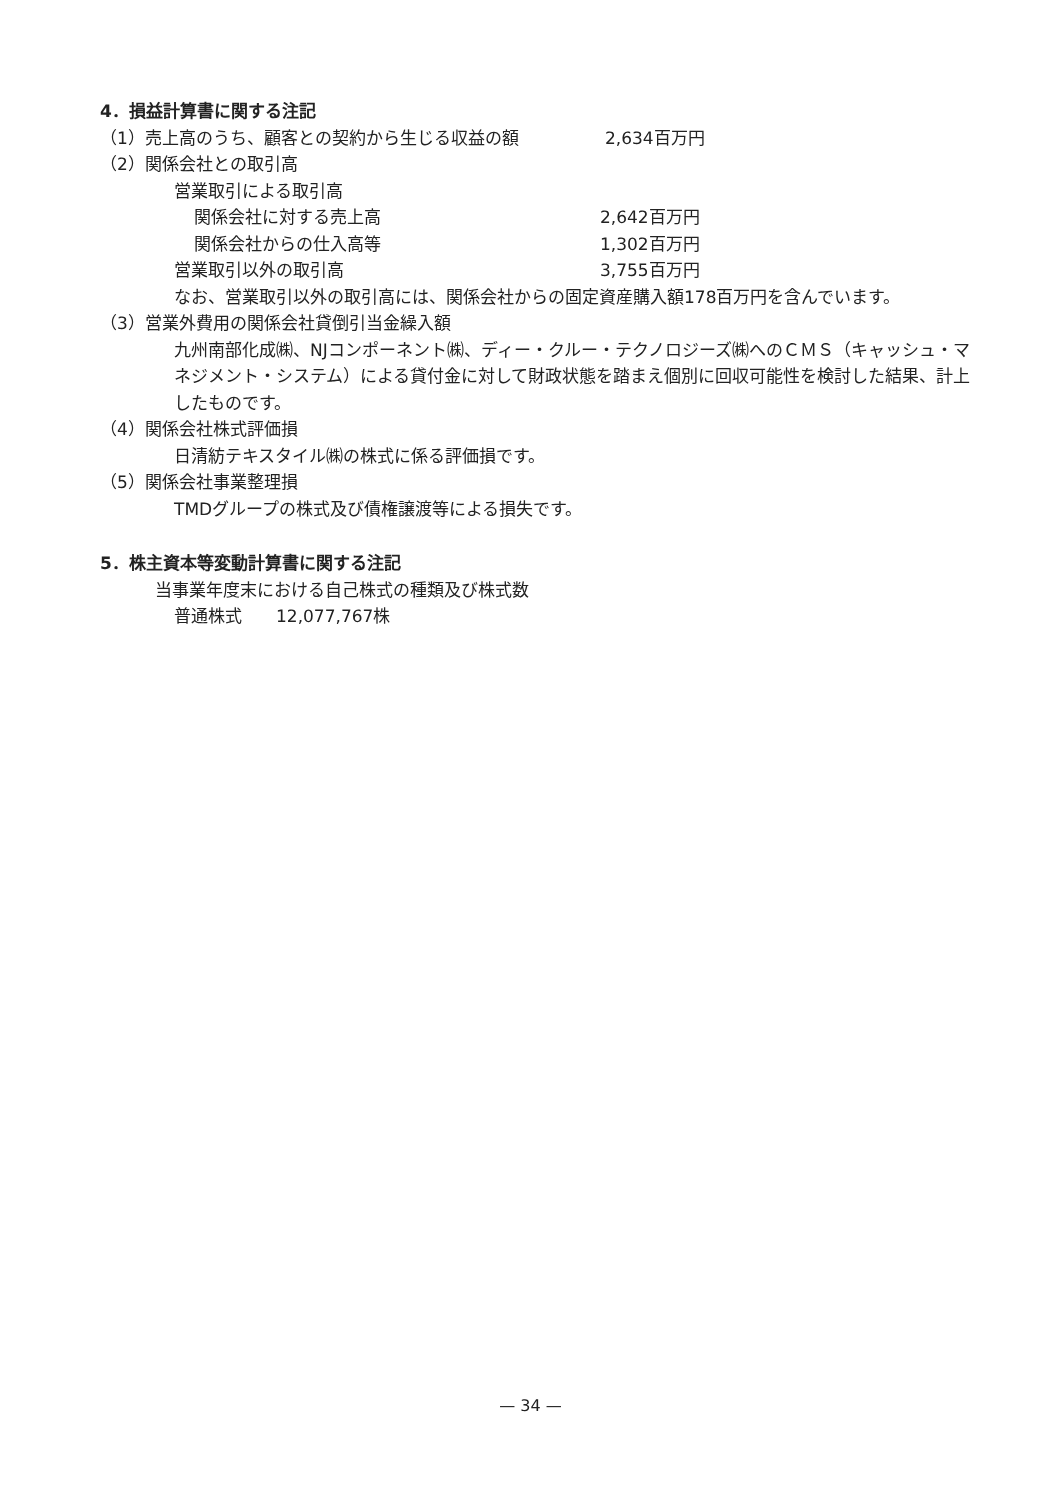4．損益計算書に関する注記
（1）売上高のうち、顧客との契約から生じる収益の額 2,634百万円
（2）関係会社との取引高
営業取引による取引高
関係会社に対する売上高 2,642百万円
関係会社からの仕入高等 1,302百万円
営業取引以外の取引高 3,755百万円
なお、営業取引以外の取引高には、関係会社からの固定資産購入額178百万円を含んでいます。
（3）営業外費用の関係会社貸倒引当金繰入額
九州南部化成㈱、NJコンポーネント㈱、ディー・クルー・テクノロジーズ㈱へのＣＭＳ（キャッシュ・マネジメント・システム）による貸付金に対して財政状態を踏まえ個別に回収可能性を検討した結果、計上したものです。
（4）関係会社株式評価損
日清紡テキスタイル㈱の株式に係る評価損です。
（5）関係会社事業整理損
TMDグループの株式及び債権譲渡等による損失です。
5．株主資本等変動計算書に関する注記
当事業年度末における自己株式の種類及び株式数
普通株式　　12,077,767株
— 34 —